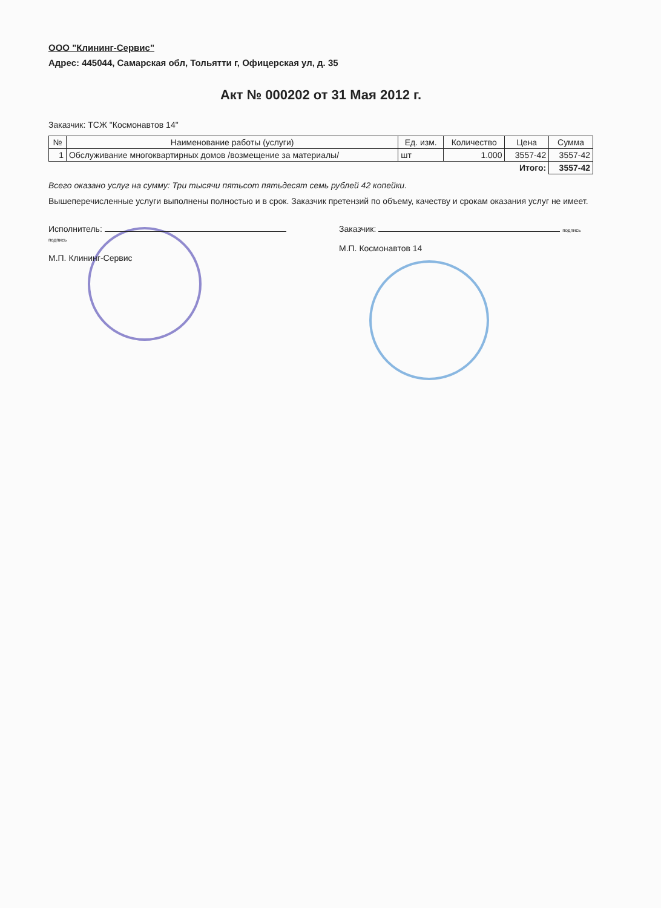ООО "Клининг-Сервис"
Адрес: 445044, Самарская обл, Тольятти г, Офицерская ул, д. 35
Акт № 000202 от 31 Мая 2012 г.
Заказчик: ТСЖ "Космонавтов 14"
| № | Наименование работы (услуги) | Ед. изм. | Количество | Цена | Сумма |
| --- | --- | --- | --- | --- | --- |
| 1 | Обслуживание многоквартирных домов /возмещение за материалы/ | шт | 1.000 | 3557-42 | 3557-42 |
| Итого: | | | | | 3557-42 |
Всего оказано услуг на сумму: Три тысячи пятьсот пятьдесят семь рублей 42 копейки.
Вышеперечисленные услуги выполнены полностью и в срок. Заказчик претензий по объему, качеству и срокам оказания услуг не имеет.
Исполнитель: подпись
М.П. Клининг-Сервис
Заказчик: подпись
М.П. Космонавтов 14